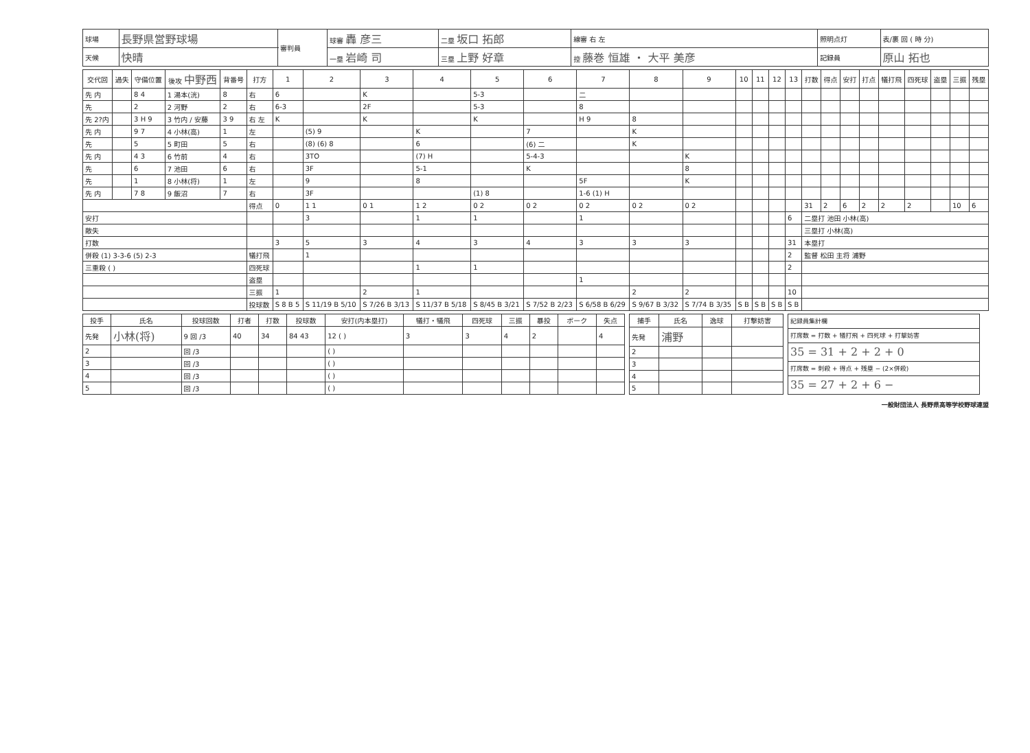| 球場 | 長野県営野球場 | 審判員 | 球審 轟 彦三 | 二塁 坂口 拓郎 | 線審 右 左 | 照明点灯 | 表/裏 回 ( 時 分) |
| 天候 | 快晴 | | 一塁 岩崎 司 | 三塁 上野 好章 | 控 藤巻 恒雄 ・ 大平 美彦 | 記録員 | 原山 拓也 |
| 交代回 | 過失 | 守備位置 | 後攻 中野西 | 背番号 | 打方 | 1 | 2 | 3 | 4 | 5 | 6 | 7 | 8 | 9 | 10 | 11 | 12 | 13 | 打数 | 得点 | 安打 | 打点 | 犠打飛 | 四死球 | 盗塁 | 三振 | 残塁 |
| --- | --- | --- | --- | --- | --- | --- | --- | --- | --- | --- | --- | --- | --- | --- | --- | --- | --- | --- | --- | --- | --- | --- | --- | --- | --- | --- | --- |
| 先 内 | | 8 4 | 1 湯本(洸) | 8 | 右 | 6 | | K | | 5-3 | | 二 | | | | | | | | | | | | | | | |
| 先 | | 2 | 2 河野 | 2 | 右 | 6-3 | | 2F | | 5-3 | | 8 | | | | | | | | | | | | | | | |
| 先 2?内 | | 3 H 9 | 3 竹内 / 安藤 | 3 9 | 右 左 | K | | K | | K | | H 9 | 8 | | | | | | | | | | | | | | |
| 先 内 | | 9 7 | 4 小林(高) | 1 | 左 | | (5) 9 | | K | | 7 | | K | | | | | | | | | | | | | | |
| 先 | | 5 | 5 町田 | 5 | 右 | | (8) (6) 8 | | 6 | | (6) 二 | | K | | | | | | | | | | | | | | |
| 先 内 | | 4 3 | 6 竹前 | 4 | 右 | | 3TO | | (7) H | | 5-4-3 | | | K | | | | | | | | | | | | | |
| 先 | | 6 | 7 池田 | 6 | 右 | | 3F | | 5-1 | | K | | | 8 | | | | | | | | | | | | | |
| 先 | | 1 | 8 小林(将) | 1 | 左 | | 9 | | 8 | | | 5F | | K | | | | | | | | | | | | | |
| 先 内 | | 7 8 | 9 飯沼 | 7 | 右 | | 3F | | | (1) 8 | | 1-6 (1) H | | | | | | | | | | | | | | | |
| | | | | | 得点 | 0 | 1 1 | 0 1 | 1 2 | 0 2 | 0 2 | 0 2 | 0 2 | 0 2 | | | | | 31 | 2 | 6 | 2 | 2 | 2 | | 10 | 6 |
| 安打 | | | | | | | 3 | | 1 | 1 | | 1 | | | | | | 6 | 二塁打 池田 小林(高) | | | | | | | | |
| 敵失 | | | | | | | | | | | | | | | | | | | 三塁打 小林(高) | | | | | | | | |
| 打数 | | | | | | 3 | 5 | 3 | 4 | 3 | 4 | 3 | 3 | 3 | | | | 31 | 本塁打 | | | | | | | | |
| 併殺 (1) 3-3-6 (5) 2-3 | | | | | 犠打飛 | | 1 | | | | | | | | | | | 2 | 監督 松田 主将 浦野 | | | | | | | | |
| 三重殺 ( ) | | | | | 四死球 | | | | 1 | 1 | | | | | | | | 2 | | | | | | | | | |
| | | | | | 盗塁 | | | | | | | 1 | | | | | | | | | | | | | | | |
| | | | | | 三振 | 1 | | 2 | 1 | | | | 2 | 2 | | | | 10 | | | | | | | | | |
| | | | | | 投球数 | S 8 B 5 | S 11/19 B 5/10 | S 7/26 B 3/13 | S 11/37 B 5/18 | S 8/45 B 3/21 | S 7/52 B 2/23 | S 6/58 B 6/29 | S 9/67 B 3/32 | S 7/74 B 3/35 | S B | S B | S B | S B | | | | | | | | | |
| 投手 | 氏名 | 投球回数 | 打者 | 打数 | 投球数 | 安打(内本塁打) | 犠打・犠飛 | 四死球 | 三振 | 暴投 | ボーク | 失点 |
| --- | --- | --- | --- | --- | --- | --- | --- | --- | --- | --- | --- | --- |
| 先発 | 小林(将) | 9 回 /3 | 40 | 34 | 84 43 | 12 ( ) | 3 | 3 | 4 | 2 | | 4 |
| 2 | | 回 /3 | | | | ( ) | | | | | | |
| 3 | | 回 /3 | | | | ( ) | | | | | | |
| 4 | | 回 /3 | | | | ( ) | | | | | | |
| 5 | | 回 /3 | | | | ( ) | | | | | | |
| 捕手 | 氏名 | 逸球 | 打撃妨害 |
| --- | --- | --- | --- |
| 先発 | 浦野 | | |
| 2 | | | |
| 3 | | | |
| 4 | | | |
| 5 | | | |
| 記録員集計欄 |
| 打席数 = 打数 + 犠打飛 + 四死球 + 打撃妨害 |
| 35 = 31 + 2 + 2 + 0 |
| 打席数 = 刺殺 + 得点 + 残塁 − (2×併殺) |
| 35 = 27 + 2 + 6 − |
一般財団法人 長野県高等学校野球連盟